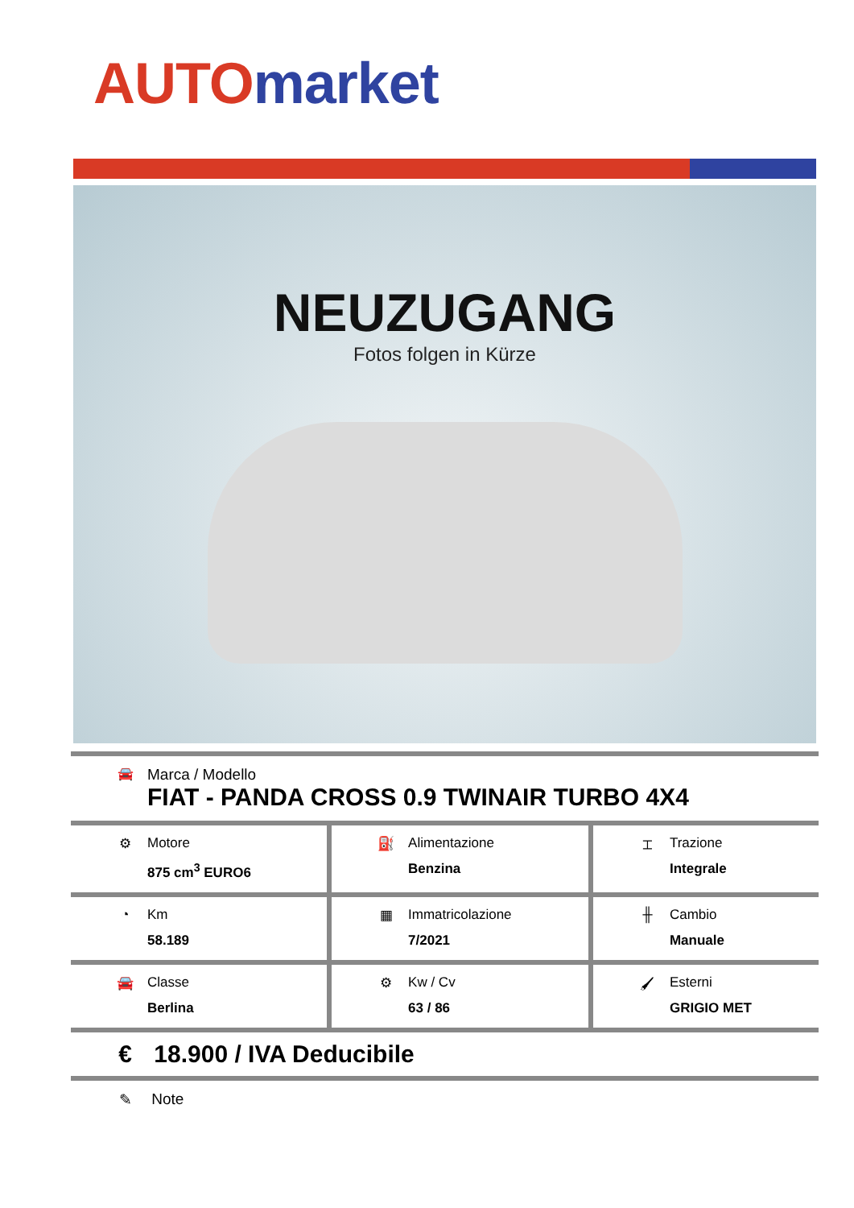AUTO market
NEUZUGANG
Fotos folgen in Kürze
🚘 Marca / Modello
FIAT - PANDA CROSS 0.9 TWINAIR TURBO 4X4
| ⚙ Motore 875 cm<sup>3</sup> EURO6 | ⛽ Alimentazione Benzina | ⌶ Trazione Integrale |
| ◔ Km 58.189 | ▦ Immatricolazione 7/2021 | ╫ Cambio Manuale |
| 🚘 Classe Berlina | ⚙ Kw / Cv 63 / 86 | 🖌 Esterni GRIGIO MET |
€ 18.900 / IVA Deducibile
✎ Note